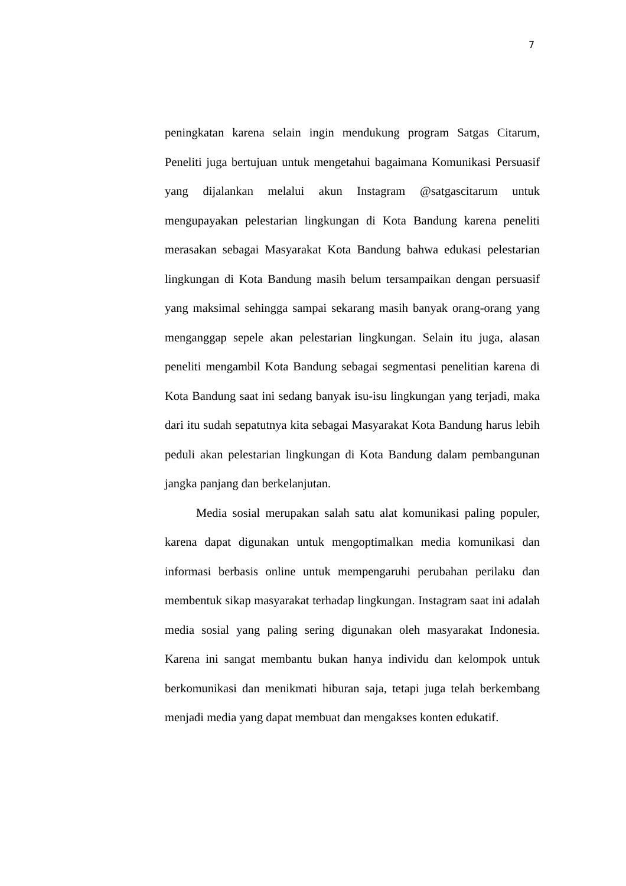7
peningkatan karena selain ingin mendukung program Satgas Citarum, Peneliti juga bertujuan untuk mengetahui bagaimana Komunikasi Persuasif yang dijalankan melalui akun Instagram @satgascitarum untuk mengupayakan pelestarian lingkungan di Kota Bandung karena peneliti merasakan sebagai Masyarakat Kota Bandung bahwa edukasi pelestarian lingkungan di Kota Bandung masih belum tersampaikan dengan persuasif yang maksimal sehingga sampai sekarang masih banyak orang-orang yang menganggap sepele akan pelestarian lingkungan. Selain itu juga, alasan peneliti mengambil Kota Bandung sebagai segmentasi penelitian karena di Kota Bandung saat ini sedang banyak isu-isu lingkungan yang terjadi, maka dari itu sudah sepatutnya kita sebagai Masyarakat Kota Bandung harus lebih peduli akan pelestarian lingkungan di Kota Bandung dalam pembangunan jangka panjang dan berkelanjutan.
Media sosial merupakan salah satu alat komunikasi paling populer, karena dapat digunakan untuk mengoptimalkan media komunikasi dan informasi berbasis online untuk mempengaruhi perubahan perilaku dan membentuk sikap masyarakat terhadap lingkungan. Instagram saat ini adalah media sosial yang paling sering digunakan oleh masyarakat Indonesia. Karena ini sangat membantu bukan hanya individu dan kelompok untuk berkomunikasi dan menikmati hiburan saja, tetapi juga telah berkembang menjadi media yang dapat membuat dan mengakses konten edukatif.